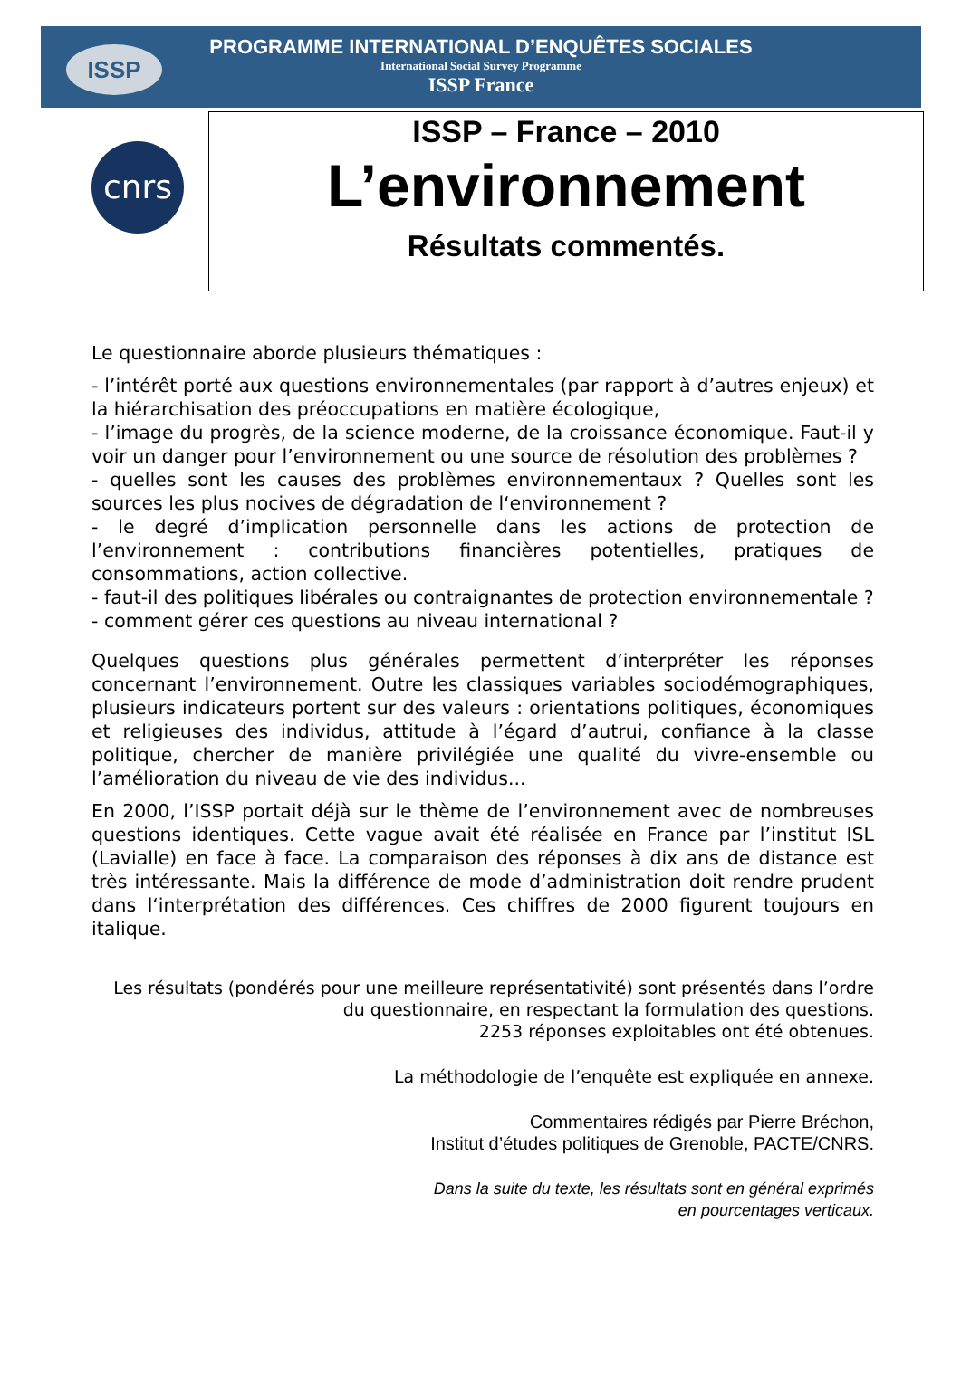ISSP
PROGRAMME INTERNATIONAL D’ENQUÊTES SOCIALES
International Social Survey Programme
ISSP France
cnrs
ISSP – France – 2010
L’environnement
Résultats commentés.
Le questionnaire aborde plusieurs thématiques :
- l’intérêt porté aux questions environnementales (par rapport à d’autres enjeux) et la hiérarchisation des préoccupations en matière écologique,
- l’image du progrès, de la science moderne, de la croissance économique. Faut-il y voir un danger pour l’environnement ou une source de résolution des problèmes ?
- quelles sont les causes des problèmes environnementaux ? Quelles sont les sources les plus nocives de dégradation de l‘environnement ?
- le degré d’implication personnelle dans les actions de protection de l’environnement : contributions financières potentielles, pratiques de consommations, action collective.
- faut-il des politiques libérales ou contraignantes de protection environnementale ?
- comment gérer ces questions au niveau international ?
Quelques questions plus générales permettent d’interpréter les réponses concernant l’environnement. Outre les classiques variables sociodémographiques, plusieurs indicateurs portent sur des valeurs : orientations politiques, économiques et religieuses des individus, attitude à l’égard d’autrui, confiance à la classe politique, chercher de manière privilégiée une qualité du vivre-ensemble ou l’amélioration du niveau de vie des individus...
En 2000, l’ISSP portait déjà sur le thème de l’environnement avec de nombreuses questions identiques. Cette vague avait été réalisée en France par l’institut ISL (Lavialle) en face à face. La comparaison des réponses à dix ans de distance est très intéressante. Mais la différence de mode d’administration doit rendre prudent dans l‘interprétation des différences. Ces chiffres de 2000 figurent toujours en italique.
Les résultats (pondérés pour une meilleure représentativité) sont présentés dans l’ordre
du questionnaire, en respectant la formulation des questions.
2253 réponses exploitables ont été obtenues.
La méthodologie de l’enquête est expliquée en annexe.
Commentaires rédigés par Pierre Bréchon,
Institut d’études politiques de Grenoble, PACTE/CNRS.
Dans la suite du texte, les résultats sont en général exprimés
en pourcentages verticaux.